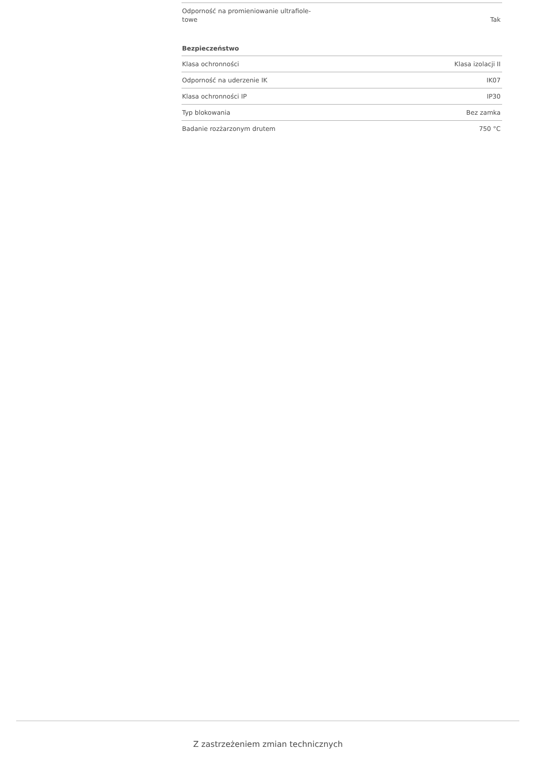| Odporność na promieniowanie ultrafiole- towe | Tak |
Bezpieczeństwo
| Klasa ochronności | Klasa izolacji II |
| Odporność na uderzenie IK | IK07 |
| Klasa ochronności IP | IP30 |
| Typ blokowania | Bez zamka |
| Badanie rozżarzonym drutem | 750 °C |
Z zastrzeżeniem zmian technicznych